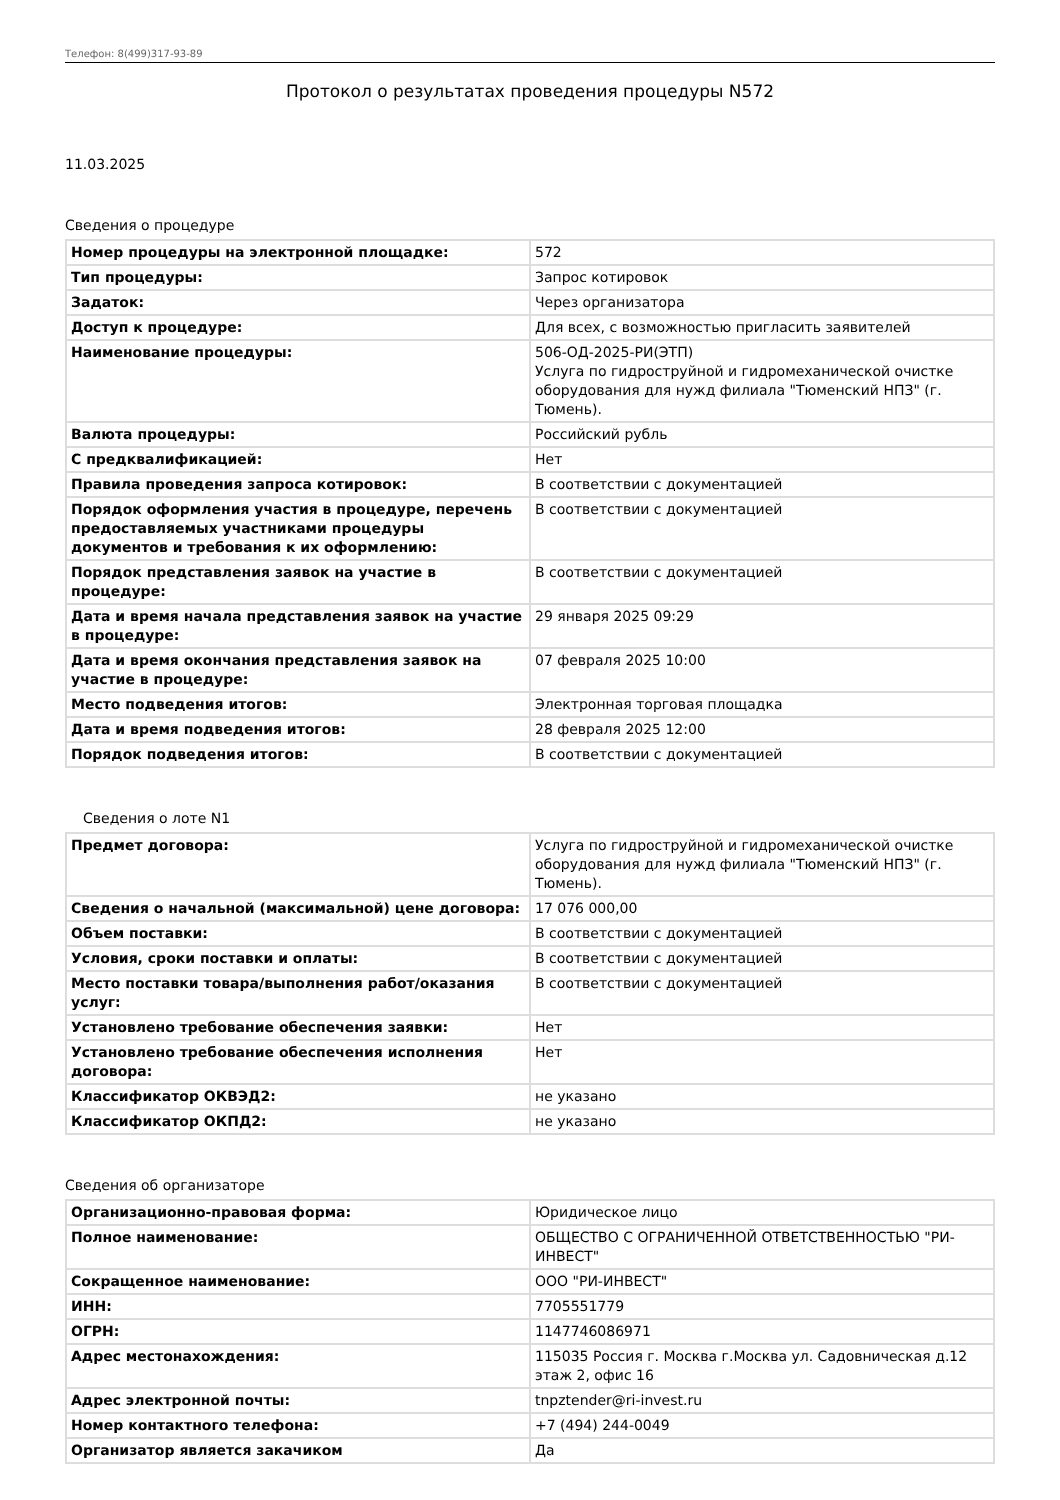Телефон: 8(499)317-93-89
Протокол о результатах проведения процедуры N572
11.03.2025
Сведения о процедуре
| Номер процедуры на электронной площадке: | 572 |
| Тип процедуры: | Запрос котировок |
| Задаток: | Через организатора |
| Доступ к процедуре: | Для всех, с возможностью пригласить заявителей |
| Наименование процедуры: | 506-ОД-2025-РИ(ЭТП) Услуга по гидроструйной и гидромеханической очистке оборудования для нужд филиала "Тюменский НПЗ" (г. Тюмень). |
| Валюта процедуры: | Российский рубль |
| С предквалификацией: | Нет |
| Правила проведения запроса котировок: | В соответствии с документацией |
| Порядок оформления участия в процедуре, перечень предоставляемых участниками процедуры документов и требования к их оформлению: | В соответствии с документацией |
| Порядок представления заявок на участие в процедуре: | В соответствии с документацией |
| Дата и время начала представления заявок на участие в процедуре: | 29 января 2025 09:29 |
| Дата и время окончания представления заявок на участие в процедуре: | 07 февраля 2025 10:00 |
| Место подведения итогов: | Электронная торговая площадка |
| Дата и время подведения итогов: | 28 февраля 2025 12:00 |
| Порядок подведения итогов: | В соответствии с документацией |
Сведения о лоте N1
| Предмет договора: | Услуга по гидроструйной и гидромеханической очистке оборудования для нужд филиала "Тюменский НПЗ" (г. Тюмень). |
| Сведения о начальной (максимальной) цене договора: | 17 076 000,00 |
| Объем поставки: | В соответствии с документацией |
| Условия, сроки поставки и оплаты: | В соответствии с документацией |
| Место поставки товара/выполнения работ/оказания услуг: | В соответствии с документацией |
| Установлено требование обеспечения заявки: | Нет |
| Установлено требование обеспечения исполнения договора: | Нет |
| Классификатор ОКВЭД2: | не указано |
| Классификатор ОКПД2: | не указано |
Сведения об организаторе
| Организационно-правовая форма: | Юридическое лицо |
| Полное наименование: | ОБЩЕСТВО С ОГРАНИЧЕННОЙ ОТВЕТСТВЕННОСТЬЮ "РИ-ИНВЕСТ" |
| Сокращенное наименование: | ООО "РИ-ИНВЕСТ" |
| ИНН: | 7705551779 |
| ОГРН: | 1147746086971 |
| Адрес местонахождения: | 115035 Россия г. Москва г.Москва ул. Садовническая д.12 этаж 2, офис 16 |
| Адрес электронной почты: | tnpztender@ri-invest.ru |
| Номер контактного телефона: | +7 (494) 244-0049 |
| Организатор является закачиком | Да |